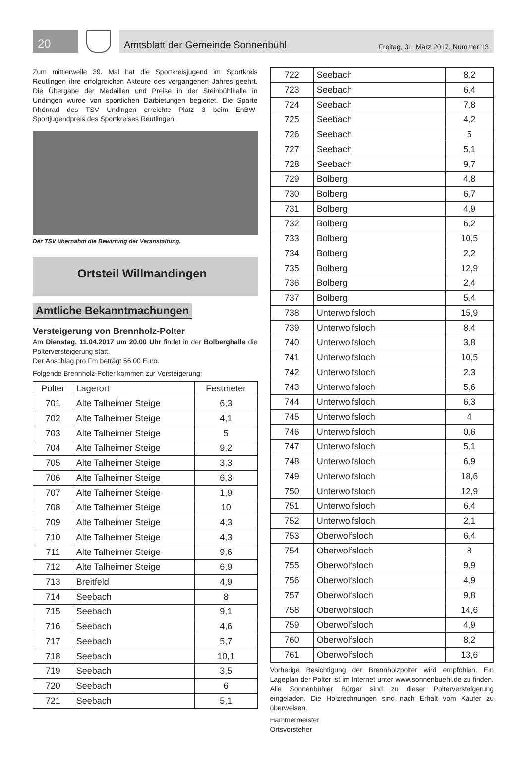20
Amtsblatt der Gemeinde Sonnenbühl Freitag, 31. März 2017, Nummer 13
Zum mittlerweile 39. Mal hat die Sportkreisjugend im Sportkreis Reutlingen ihre erfolgreichen Akteure des vergangenen Jahres geehrt. Die Übergabe der Medaillen und Preise in der Steinbühlhalle in Undingen wurde von sportlichen Darbietungen begleitet. Die Sparte Rhönrad des TSV Undingen erreichte Platz 3 beim EnBW-Sportjugendpreis des Sportkreises Reutlingen.
Der TSV übernahm die Bewirtung der Veranstaltung.
Ortsteil Willmandingen
Amtliche Bekanntmachungen
Versteigerung von Brennholz-Polter
Am Dienstag, 11.04.2017 um 20.00 Uhr findet in der Bolberghalle die Polterversteigerung statt.
Der Anschlag pro Fm beträgt 56,00 Euro.
Folgende Brennholz-Polter kommen zur Versteigerung:
| Polter | Lagerort | Festmeter |
| --- | --- | --- |
| 701 | Alte Talheimer Steige | 6,3 |
| 702 | Alte Talheimer Steige | 4,1 |
| 703 | Alte Talheimer Steige | 5 |
| 704 | Alte Talheimer Steige | 9,2 |
| 705 | Alte Talheimer Steige | 3,3 |
| 706 | Alte Talheimer Steige | 6,3 |
| 707 | Alte Talheimer Steige | 1,9 |
| 708 | Alte Talheimer Steige | 10 |
| 709 | Alte Talheimer Steige | 4,3 |
| 710 | Alte Talheimer Steige | 4,3 |
| 711 | Alte Talheimer Steige | 9,6 |
| 712 | Alte Talheimer Steige | 6,9 |
| 713 | Breitfeld | 4,9 |
| 714 | Seebach | 8 |
| 715 | Seebach | 9,1 |
| 716 | Seebach | 4,6 |
| 717 | Seebach | 5,7 |
| 718 | Seebach | 10,1 |
| 719 | Seebach | 3,5 |
| 720 | Seebach | 6 |
| 721 | Seebach | 5,1 |
| 722 | Seebach | 8,2 |
| 723 | Seebach | 6,4 |
| 724 | Seebach | 7,8 |
| 725 | Seebach | 4,2 |
| 726 | Seebach | 5 |
| 727 | Seebach | 5,1 |
| 728 | Seebach | 9,7 |
| 729 | Bolberg | 4,8 |
| 730 | Bolberg | 6,7 |
| 731 | Bolberg | 4,9 |
| 732 | Bolberg | 6,2 |
| 733 | Bolberg | 10,5 |
| 734 | Bolberg | 2,2 |
| 735 | Bolberg | 12,9 |
| 736 | Bolberg | 2,4 |
| 737 | Bolberg | 5,4 |
| 738 | Unterwolfsloch | 15,9 |
| 739 | Unterwolfsloch | 8,4 |
| 740 | Unterwolfsloch | 3,8 |
| 741 | Unterwolfsloch | 10,5 |
| 742 | Unterwolfsloch | 2,3 |
| 743 | Unterwolfsloch | 5,6 |
| 744 | Unterwolfsloch | 6,3 |
| 745 | Unterwolfsloch | 4 |
| 746 | Unterwolfsloch | 0,6 |
| 747 | Unterwolfsloch | 5,1 |
| 748 | Unterwolfsloch | 6,9 |
| 749 | Unterwolfsloch | 18,6 |
| 750 | Unterwolfsloch | 12,9 |
| 751 | Unterwolfsloch | 6,4 |
| 752 | Unterwolfsloch | 2,1 |
| 753 | Oberwolfsloch | 6,4 |
| 754 | Oberwolfsloch | 8 |
| 755 | Oberwolfsloch | 9,9 |
| 756 | Oberwolfsloch | 4,9 |
| 757 | Oberwolfsloch | 9,8 |
| 758 | Oberwolfsloch | 14,6 |
| 759 | Oberwolfsloch | 4,9 |
| 760 | Oberwolfsloch | 8,2 |
| 761 | Oberwolfsloch | 13,6 |
Vorherige Besichtigung der Brennholzpolter wird empfohlen. Ein Lageplan der Polter ist im Internet unter www.sonnenbuehl.de zu finden. Alle Sonnenbühler Bürger sind zu dieser Polterversteigerung eingeladen. Die Holzrechnungen sind nach Erhalt vom Käufer zu überweisen.
Hammermeister
Ortsvorsteher